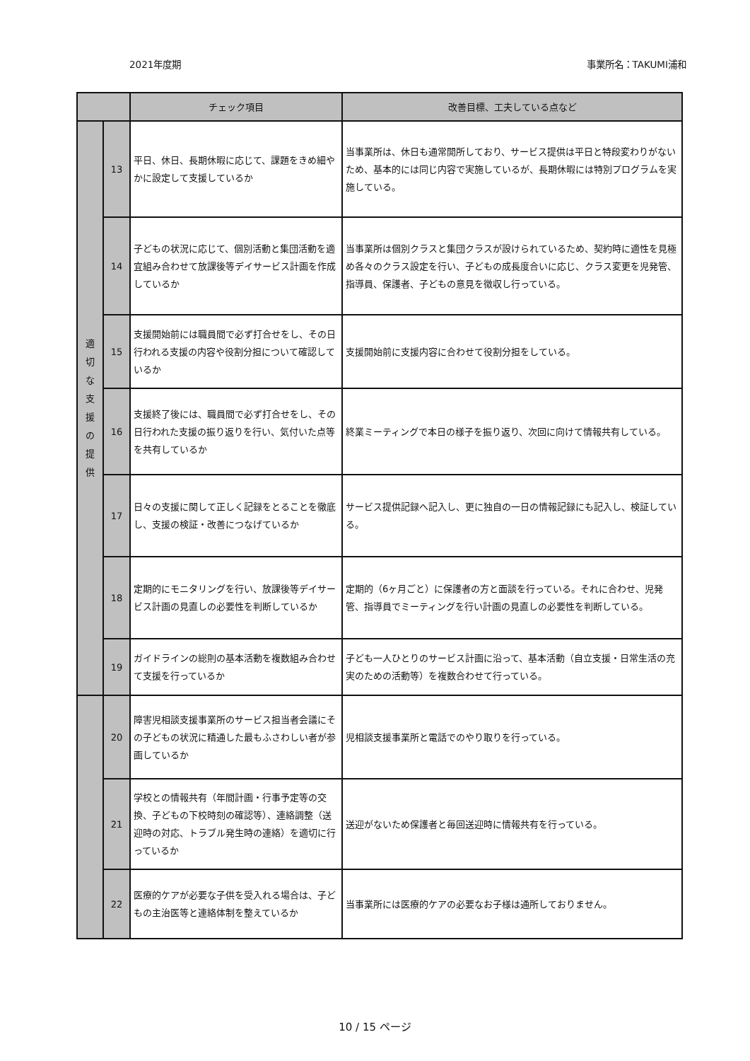2021年度期 事業所名：TAKUMI浦和
| | | チェック項目 | 改善目標、工夫している点など |
| --- | --- | --- | --- |
| 適 切 な 支 援 の 提 供 | 13 | 平日、休日、長期休暇に応じて、課題をきめ細やかに設定して支援しているか | 当事業所は、休日も通常開所しており、サービス提供は平日と特段変わりがないため、基本的には同じ内容で実施しているが、長期休暇には特別プログラムを実施している。 |
| | 14 | 子どもの状況に応じて、個別活動と集団活動を適宜組み合わせて放課後等デイサービス計画を作成しているか | 当事業所は個別クラスと集団クラスが設けられているため、契約時に適性を見極め各々のクラス設定を行い、子どもの成長度合いに応じ、クラス変更を児発管、指導員、保護者、子どもの意見を徴収し行っている。 |
| | 15 | 支援開始前には職員間で必ず打合せをし、その日行われる支援の内容や役割分担について確認しているか | 支援開始前に支援内容に合わせて役割分担をしている。 |
| | 16 | 支援終了後には、職員間で必ず打合せをし、その日行われた支援の振り返りを行い、気付いた点等を共有しているか | 終業ミーティングで本日の様子を振り返り、次回に向けて情報共有している。 |
| | 17 | 日々の支援に関して正しく記録をとることを徹底し、支援の検証・改善につなげているか | サービス提供記録へ記入し、更に独自の一日の情報記録にも記入し、検証している。 |
| | 18 | 定期的にモニタリングを行い、放課後等デイサービス計画の見直しの必要性を判断しているか | 定期的（6ヶ月ごと）に保護者の方と面談を行っている。それに合わせ、児発管、指導員でミーティングを行い計画の見直しの必要性を判断している。 |
| | 19 | ガイドラインの総則の基本活動を複数組み合わせて支援を行っているか | 子ども一人ひとりのサービス計画に沿って、基本活動（自立支援・日常生活の充実のための活動等）を複数合わせて行っている。 |
| | 20 | 障害児相談支援事業所のサービス担当者会議にその子どもの状況に精通した最もふさわしい者が参画しているか | 児相談支援事業所と電話でのやり取りを行っている。 |
| | 21 | 学校との情報共有（年間計画・行事予定等の交換、子どもの下校時刻の確認等）、連絡調整（送迎時の対応、トラブル発生時の連絡）を適切に行っているか | 送迎がないため保護者と毎回送迎時に情報共有を行っている。 |
| | 22 | 医療的ケアが必要な子供を受入れる場合は、子どもの主治医等と連絡体制を整えているか | 当事業所には医療的ケアの必要なお子様は通所しておりません。 |
10 / 15 ページ